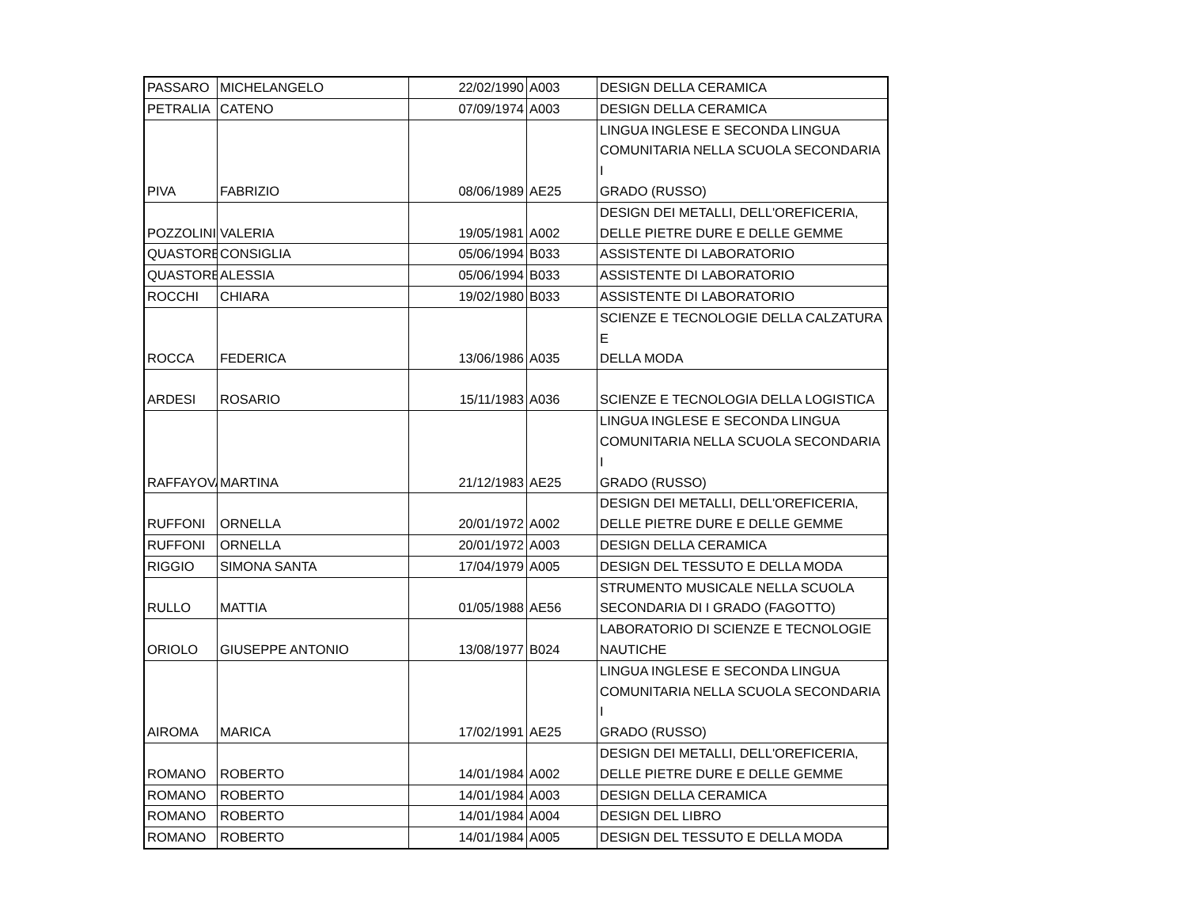| PASSARO | MICHELANGELO | 22/02/1990 | A003 | DESIGN DELLA CERAMICA |
| PETRALIA | CATENO | 07/09/1974 | A003 | DESIGN DELLA CERAMICA |
| PIVA | FABRIZIO | 08/06/1989 | AE25 | LINGUA INGLESE E SECONDA LINGUA COMUNITARIA NELLA SCUOLA SECONDARIA I GRADO (RUSSO) |
| POZZOLINI | VALERIA | 19/05/1981 | A002 | DESIGN DEI METALLI, DELL'OREFICERIA, DELLE PIETRE DURE E DELLE GEMME |
| QUASTORE | CONSIGLIA | 05/06/1994 | B033 | ASSISTENTE DI LABORATORIO |
| QUASTORE | ALESSIA | 05/06/1994 | B033 | ASSISTENTE DI LABORATORIO |
| ROCCHI | CHIARA | 19/02/1980 | B033 | ASSISTENTE DI LABORATORIO |
| ROCCA | FEDERICA | 13/06/1986 | A035 | SCIENZE E TECNOLOGIE DELLA CALZATURA E DELLA MODA |
| ARDESI | ROSARIO | 15/11/1983 | A036 | SCIENZE E TECNOLOGIA DELLA LOGISTICA |
| RAFFAYOVA | MARTINA | 21/12/1983 | AE25 | LINGUA INGLESE E SECONDA LINGUA COMUNITARIA NELLA SCUOLA SECONDARIA I GRADO (RUSSO) |
| RUFFONI | ORNELLA | 20/01/1972 | A002 | DESIGN DEI METALLI, DELL'OREFICERIA, DELLE PIETRE DURE E DELLE GEMME |
| RUFFONI | ORNELLA | 20/01/1972 | A003 | DESIGN DELLA CERAMICA |
| RIGGIO | SIMONA SANTA | 17/04/1979 | A005 | DESIGN DEL TESSUTO E DELLA MODA |
| RULLO | MATTIA | 01/05/1988 | AE56 | STRUMENTO MUSICALE NELLA SCUOLA SECONDARIA DI I GRADO (FAGOTTO) |
| ORIOLO | GIUSEPPE ANTONIO | 13/08/1977 | B024 | LABORATORIO DI SCIENZE E TECNOLOGIE NAUTICHE |
| AIROMA | MARICA | 17/02/1991 | AE25 | LINGUA INGLESE E SECONDA LINGUA COMUNITARIA NELLA SCUOLA SECONDARIA I GRADO (RUSSO) |
| ROMANO | ROBERTO | 14/01/1984 | A002 | DESIGN DEI METALLI, DELL'OREFICERIA, DELLE PIETRE DURE E DELLE GEMME |
| ROMANO | ROBERTO | 14/01/1984 | A003 | DESIGN DELLA CERAMICA |
| ROMANO | ROBERTO | 14/01/1984 | A004 | DESIGN DEL LIBRO |
| ROMANO | ROBERTO | 14/01/1984 | A005 | DESIGN DEL TESSUTO E DELLA MODA |